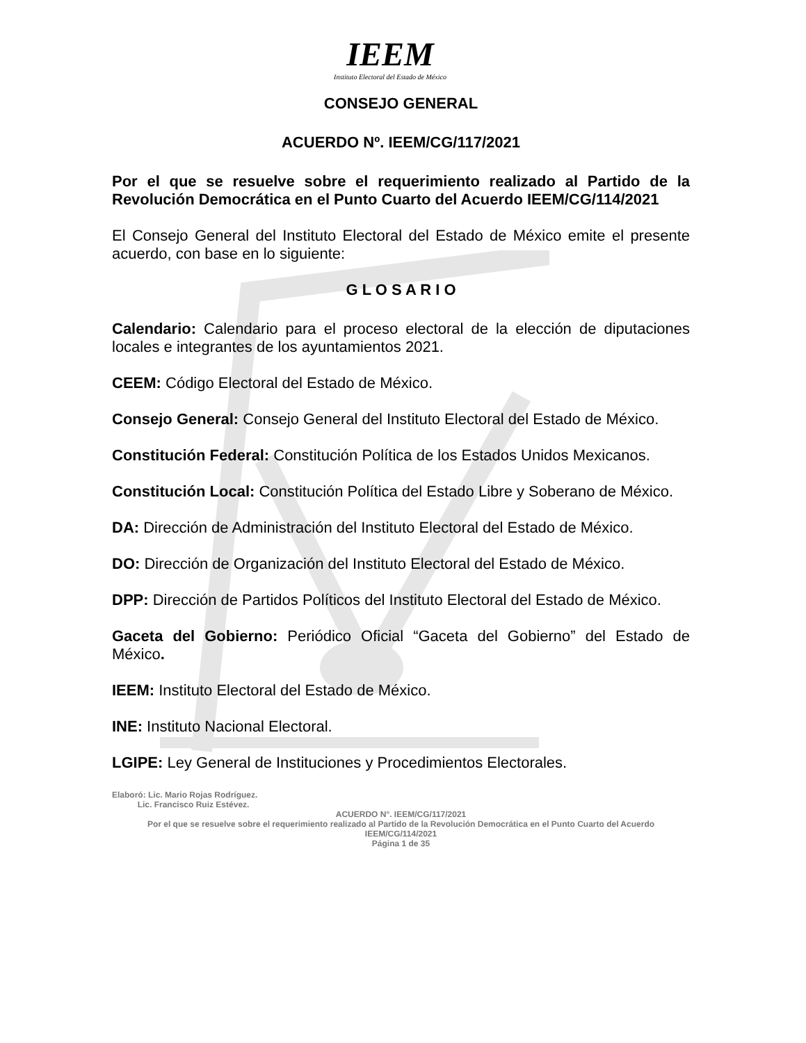IEEM
Instituto Electoral del Estado de México
CONSEJO GENERAL
ACUERDO Nº. IEEM/CG/117/2021
Por el que se resuelve sobre el requerimiento realizado al Partido de la Revolución Democrática en el Punto Cuarto del Acuerdo IEEM/CG/114/2021
El Consejo General del Instituto Electoral del Estado de México emite el presente acuerdo, con base en lo siguiente:
G L O S A R I O
Calendario: Calendario para el proceso electoral de la elección de diputaciones locales e integrantes de los ayuntamientos 2021.
CEEM: Código Electoral del Estado de México.
Consejo General: Consejo General del Instituto Electoral del Estado de México.
Constitución Federal: Constitución Política de los Estados Unidos Mexicanos.
Constitución Local: Constitución Política del Estado Libre y Soberano de México.
DA: Dirección de Administración del Instituto Electoral del Estado de México.
DO: Dirección de Organización del Instituto Electoral del Estado de México.
DPP: Dirección de Partidos Políticos del Instituto Electoral del Estado de México.
Gaceta del Gobierno: Periódico Oficial “Gaceta del Gobierno” del Estado de México.
IEEM: Instituto Electoral del Estado de México.
INE: Instituto Nacional Electoral.
LGIPE: Ley General de Instituciones y Procedimientos Electorales.
Elaboró: Lic. Mario Rojas Rodríguez.
Lic. Francisco Ruiz Estévez.
ACUERDO N°. IEEM/CG/117/2021
Por el que se resuelve sobre el requerimiento realizado al Partido de la Revolución Democrática en el Punto Cuarto del Acuerdo IEEM/CG/114/2021
Página 1 de 35